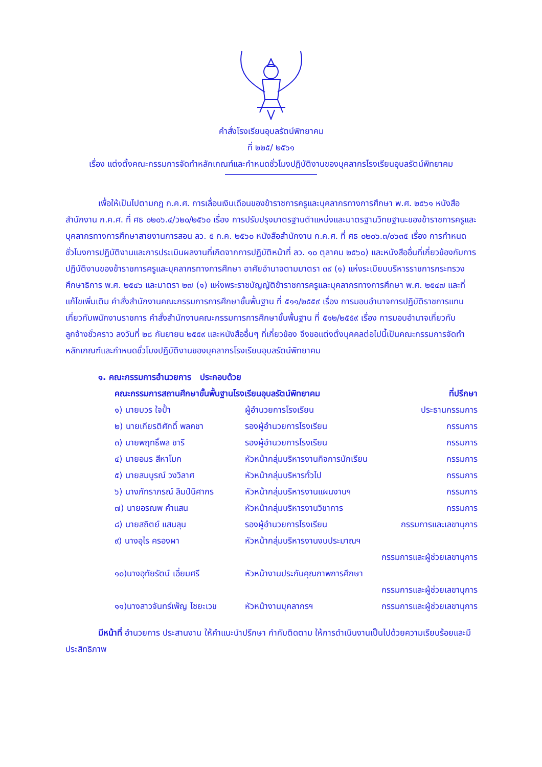คำสั่งโรงเรียนอุบลรัตน์พิทยาคม
ที่ ๒๒๕/ ๒๕๖๑
เรื่อง แต่งตั้งคณะกรรมการจัดทำหลักเกณฑ์และกำหนดชั่วโมงปฏิบัติงานของบุคลากรโรงเรียนอุบลรัตน์พิทยาคม
เพื่อให้เป็นไปตามกฎ ก.ค.ศ. การเลื่อนเงินเดือนของข้าราชการครูและบุคลากรทางการศึกษา พ.ศ. ๒๕๖๑ หนังสือสำนักงาน ก.ค.ศ. ที่ ศธ ๐๒๐๖.๔/ว๒๐/๒๕๖๐ เรื่อง การปรับปรุงมาตรฐานตำแหน่งและมาตรฐานวิทยฐานะของข้าราชการครูและบุคลากรทางการศึกษาสายงานการสอน ลว. ๕ ก.ค. ๒๕๖๐ หนังสือสำนักงาน ก.ค.ศ. ที่ ศธ ๐๒๐๖.๓/๐๖๓๕ เรื่อง การกำหนดชั่วโมงการปฏิบัติงานและการประเมินผลงานที่เกิดจากการปฏิบัติหน้าที่ ลว. ๑๐ ตุลาคม ๒๕๖๐) และหนังสืออื่นที่เกี่ยวข้องกับการปฏิบัติงานของข้าราชการครูและบุคลากรทางการศึกษา อาศัยอำนาจตามมาตรา ๓๙ (๑) แห่งระเบียบบริหารราชการกระทรวงศึกษาธิการ พ.ศ. ๒๕๔๖ และมาตรา ๒๗ (๑) แห่งพระราชบัญญัติข้าราชการครูและบุคลากรทางการศึกษา พ.ศ. ๒๕๔๗ และที่แก้ไขเพิ่มเติม คำสั่งสำนักงานคณะกรรมการการศึกษาขั้นพื้นฐาน ที่ ๕๑๑/๒๕๕๙ เรื่อง การมอบอำนาจการปฏิบัติราชการแทนเกี่ยวกับพนักงานราชการ คำสั่งสำนักงานคณะกรรมการการศึกษาขั้นพื้นฐาน ที่ ๕๑๒/๒๕๕๙ เรื่อง การมอบอำนาจเกี่ยวกับลูกจ้างชั่วคราว ลงวันที่ ๒๘ กันยายน ๒๕๕๙ และหนังสืออื่นๆ ที่เกี่ยวข้อง จึงขอแต่งตั้งบุคคลต่อไปนี้เป็นคณะกรรมการจัดทำหลักเกณฑ์และกำหนดชั่วโมงปฏิบัติงานของบุคลากรโรงเรียนอุบลรัตน์พิทยาคม
๑. คณะกรรมการอำนวยการ ประกอบด้วย
| คณะกรรมการสถานศึกษาขั้นพื้นฐานโรงเรียนอุบลรัตน์พิทยาคม | | ที่ปรึกษา |
| --- | --- | --- |
| ๑) นายบวร ใจป้ำ | ผู้อำนวยการโรงเรียน | ประธานกรรมการ |
| ๒) นายเกียรติศักดิ์ พลคชา | รองผู้อำนวยการโรงเรียน | กรรมการ |
| ๓) นายพฤทธิ์พล ชารี | รองผู้อำนวยการโรงเรียน | กรรมการ |
| ๔) นายอมร สีหาโมก | หัวหน้ากลุ่มบริหารงานกิจการนักเรียน | กรรมการ |
| ๕) นายสมบูรณ์ วงวิลาศ | หัวหน้ากลุ่มบริหารทั่วไป | กรรมการ |
| ๖) นางภัทราภรณ์ ลิมป์นิศากร | หัวหน้ากลุ่มบริหารงานแผนงานฯ | กรรมการ |
| ๗) นายอรณพ คำแสน | หัวหน้ากลุ่มบริหารงานวิชาการ | กรรมการ |
| ๘) นายสถิตย์ แสนลุน | รองผู้อำนวยการโรงเรียน | กรรมการและเลขานุการ |
| ๙) นางอุไร ครองผา | หัวหน้ากลุ่มบริหารงานงบประมาณฯ | |
| | กรรมการและผู้ช่วยเลขานุการ | |
| ๑๐)นางอุทัยรัตน์ เอี่ยมศรี | หัวหน้างานประกันคุณภาพการศึกษา | |
| | กรรมการและผู้ช่วยเลขานุการ | |
| ๑๑)นางสาวจันทร์เพ็ญ ไชยะเวช | หัวหน้างานบุคลากรฯ | กรรมการและผู้ช่วยเลขานุการ |
มีหน้าที่ อำนวยการ ประสานงาน ให้คำแนะนำปรึกษา กำกับติดตาม ให้การดำเนินงานเป็นไปด้วยความเรียบร้อยและมีประสิทธิภาพ